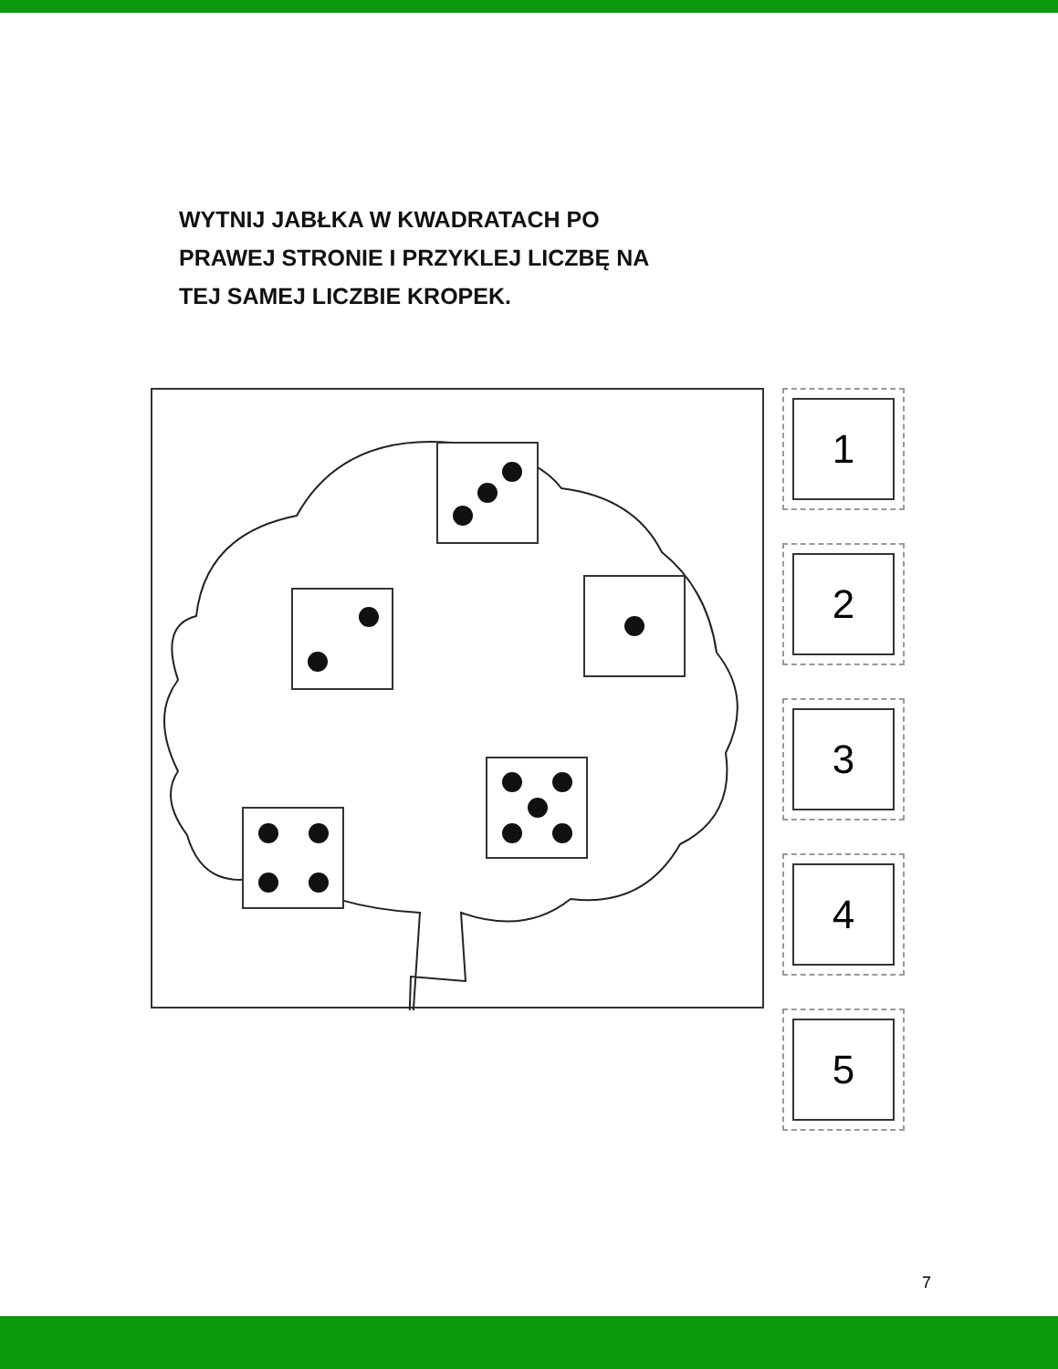WYTNIJ JABŁKA W KWADRATACH PO
PRAWEJ STRONIE I PRZYKLEJ LICZBĘ NA
TEJ SAMEJ LICZBIE KROPEK.
1
2
3
4
5
7